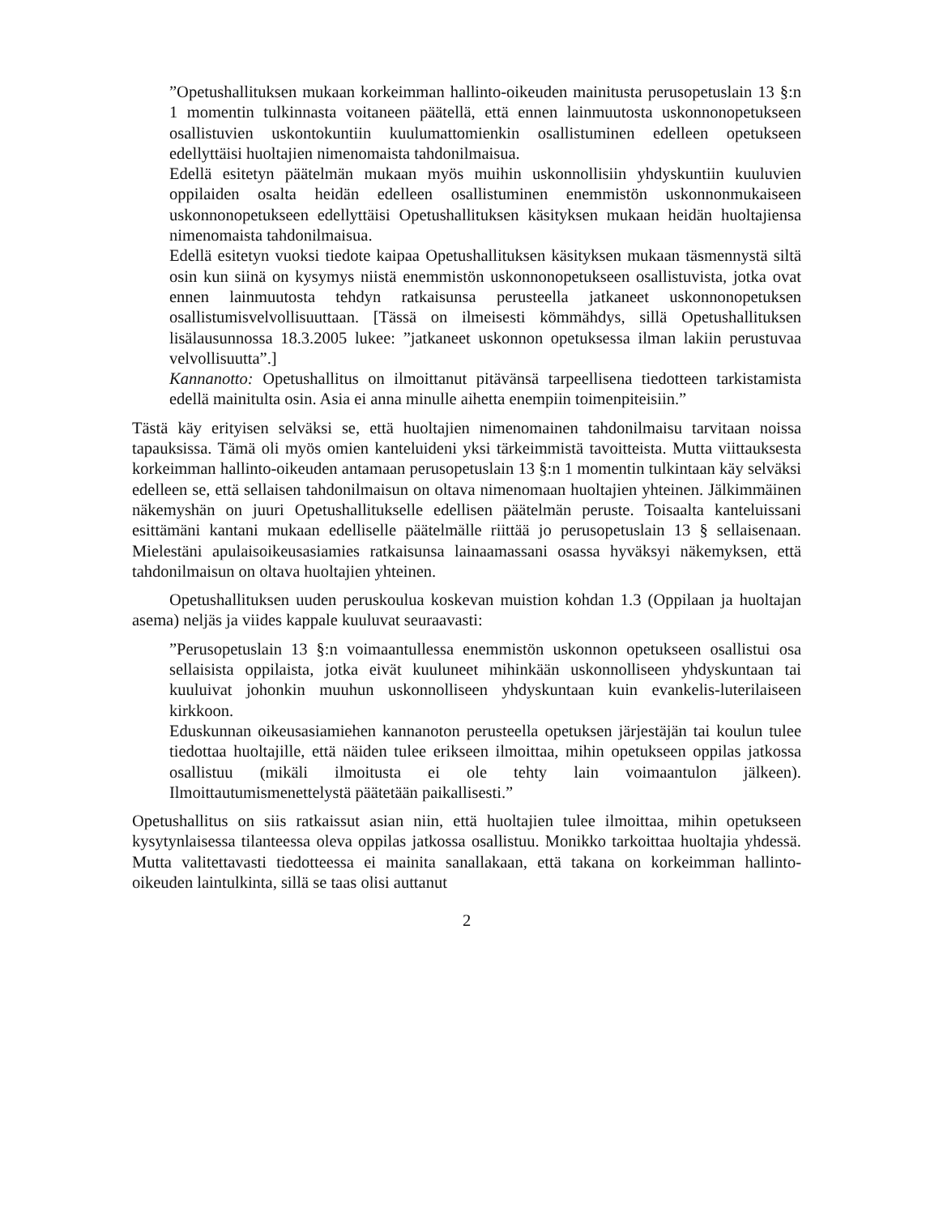”Opetushallituksen mukaan korkeimman hallinto-oikeuden mainitusta perusopetuslain 13 §:n 1 momentin tulkinnasta voitaneen päätellä, että ennen lainmuutosta uskonnonopetukseen osallistuvien uskontokuntiin kuulumattomienkin osallistuminen edelleen opetukseen edellyttäisi huoltajien nimenomaista tahdonilmaisua.
Edellä esitetyn päätelmän mukaan myös muihin uskonnollisiin yhdyskuntiin kuuluvien oppilaiden osalta heidän edelleen osallistuminen enemmistön uskonnonmukaiseen uskonnonopetukseen edellyttäisi Opetushallituksen käsityksen mukaan heidän huoltajiensa nimenomaista tahdonilmaisua.
Edellä esitetyn vuoksi tiedote kaipaa Opetushallituksen käsityksen mukaan täsmennystä siltä osin kun siinä on kysymys niistä enemmistön uskonnonopetukseen osallistuvista, jotka ovat ennen lainmuutosta tehdyn ratkaisunsa perusteella jatkaneet uskonnonopetuksen osallistumisvelvollisuuttaan. [Tässä on ilmeisesti kömmähdys, sillä Opetushallituksen lisälausunnossa 18.3.2005 lukee: ”jatkaneet uskonnon opetuksessa ilman lakiin perustuvaa velvollisuutta”.]
Kannanotto: Opetushallitus on ilmoittanut pitävänsä tarpeellisena tiedotteen tarkistamista edellä mainitulta osin. Asia ei anna minulle aihetta enempiin toimenpiteisiin.”
Tästä käy erityisen selväksi se, että huoltajien nimenomainen tahdonilmaisu tarvitaan noissa tapauksissa. Tämä oli myös omien kanteluideni yksi tärkeimmistä tavoitteista. Mutta viittauksesta korkeimman hallinto-oikeuden antamaan perusopetuslain 13 §:n 1 momentin tulkintaan käy selväksi edelleen se, että sellaisen tahdonilmaisun on oltava nimenomaan huoltajien yhteinen. Jälkimmäinen näkemyshän on juuri Opetushallitukselle edellisen päätelmän peruste. Toisaalta kanteluissani esittämäni kantani mukaan edelliselle päätelmälle riittää jo perusopetuslain 13 § sellaisenaan. Mielestäni apulaisoikeusasiamies ratkaisunsa lainaamassani osassa hyväksyi näkemyksen, että tahdonilmaisun on oltava huoltajien yhteinen.
Opetushallituksen uuden peruskoulua koskevan muistion kohdan 1.3 (Oppilaan ja huoltajan asema) neljäs ja viides kappale kuuluvat seuraavasti:
”Perusopetuslain 13 §:n voimaantullessa enemmistön uskonnon opetukseen osallistui osa sellaisista oppilaista, jotka eivät kuuluneet mihinkään uskonnolliseen yhdyskuntaan tai kuuluivat johonkin muuhun uskonnolliseen yhdyskuntaan kuin evankelis-luterilaiseen kirkkoon.
Eduskunnan oikeusasiamiehen kannanoton perusteella opetuksen järjestäjän tai koulun tulee tiedottaa huoltajille, että näiden tulee erikseen ilmoittaa, mihin opetukseen oppilas jatkossa osallistuu (mikäli ilmoitusta ei ole tehty lain voimaantulon jälkeen). Ilmoittautumismenettelystä päätetään paikallisesti.”
Opetushallitus on siis ratkaissut asian niin, että huoltajien tulee ilmoittaa, mihin opetukseen kysytynlaisessa tilanteessa oleva oppilas jatkossa osallistuu. Monikko tarkoittaa huoltajia yhdessä. Mutta valitettavasti tiedotteessa ei mainita sanallakaan, että takana on korkeimman hallinto-oikeuden laintulkinta, sillä se taas olisi auttanut
2